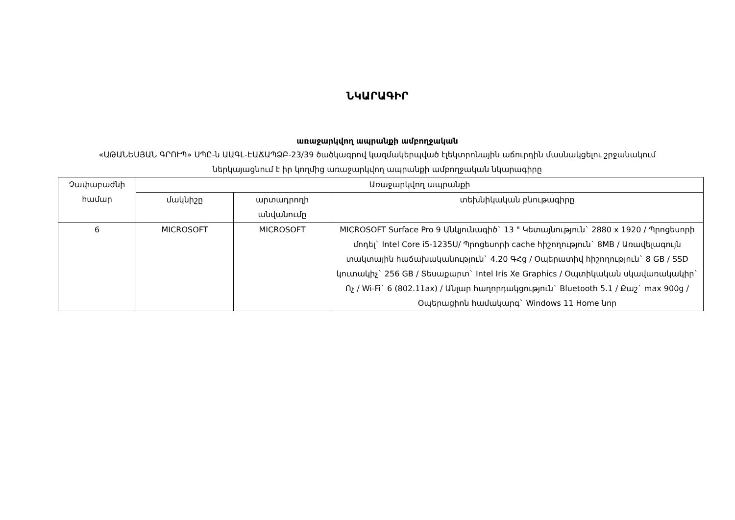ՆԿԱՐԱԳԻՐ
առաջարկվող ապրանքի ամբողջական
«ԱԹԱՆԵՍՅԱՆ ԳՐՈՒՊ» ՍՊԸ-ն ԱԱԳԼ-ԷԱՃԱՊՁԲ-23/39 ծածկագրով կազմակերպված էլեկտրոնային աճուրդին մասնակցելու շրջանակում ներկայացնում է իր կողմից առաջարկվող ապրանքի ամբողջական նկարագիրը
| Չափաբաժնի համար | Առաջարկվող ապրանքի | | |
| --- | --- | --- | --- |
| | մակնիշը | արտադրողի անվանումը | տեխնիկական բնութագիրը |
| 6 | MICROSOFT | MICROSOFT | MICROSOFT Surface Pro 9 Անկյունագիծ` 13 " Կետայնություն` 2880 x 1920 / Պրոցեսորի մոդել` Intel Core i5-1235U/ Պրոցեսորի cache հիշողություն` 8MB / Առավելագույն տակտային հաճախականություն` 4.20 ԳՀց / Օպերատիվ հիշողություն` 8 GB / SSD կուտակիչ` 256 GB / Տեսաքարտ` Intel Iris Xe Graphics / Օպտիկական սկավառակակիր` Ոչ / Wi-Fi` 6 (802.11ax) / Անլար հաղորդակցություն` Bluetooth 5.1 / Քաշ` max 900g / Օպերացիոն համակարգ` Windows 11 Home նոր |